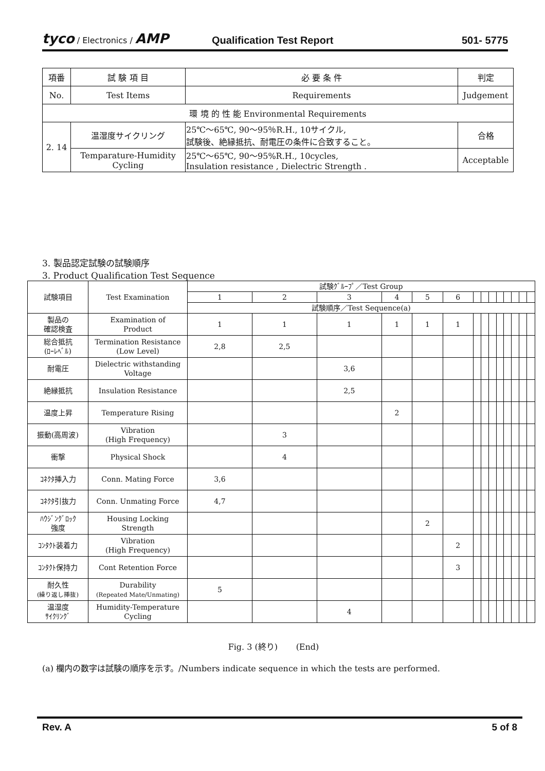tyco / Electronics / AMP
Qualification Test Report
501- 5775
| 項番 | 試 験 項 目 | 必 要 条 件 | 判定 |
| No. | Test Items | Requirements | Judgement |
| 環 境 的 性 能 Environmental Requirements | | | |
| 2. 14 | 温湿度サイクリング | 25℃～65℃, 90～95％R.H., 10サイクル, 試験後、絶縁抵抗、耐電圧の条件に合致すること。 | 合格 |
| | Temparature-Humidity Cycling | 25℃～65℃, 90～95%R.H., 10cycles, Insulation resistance , Dielectric Strength . | Acceptable |
3. 製品認定試験の試験順序
3. Product Qualification Test Sequence
| 試験項目 | Test Examination | 試験ｸﾞﾙｰﾌﾟ／Test Group | | | | | | | | | | | | | |
| | | 1 | 2 | 3 | 4 | 5 | 6 | | | | | | | | |
| | | 試験順序／Test Sequence(a) | | | | | | | | | | | | | |
| 製品の 確認検査 | Examination of Product | 1 | 1 | 1 | 1 | 1 | 1 | | | | | | | | |
| 総合抵抗 (ﾛｰﾚﾍﾞﾙ) | Termination Resistance (Low Level) | 2,8 | 2,5 | | | | | | | | | | | | |
| 耐電圧 | Dielectric withstanding Voltage | | | 3,6 | | | | | | | | | | | |
| 絶縁抵抗 | Insulation Resistance | | | 2,5 | | | | | | | | | | | |
| 温度上昇 | Temperature Rising | | | | 2 | | | | | | | | | | |
| 振動(高周波) | Vibration (High Frequency) | | 3 | | | | | | | | | | | | |
| 衝撃 | Physical Shock | | 4 | | | | | | | | | | | | |
| ｺﾈｸﾀ挿入力 | Conn. Mating Force | 3,6 | | | | | | | | | | | | | |
| ｺﾈｸﾀ引抜力 | Conn. Unmating Force | 4,7 | | | | | | | | | | | | | |
| ﾊｳｼﾞﾝｸﾞﾛｯｸ 強度 | Housing Locking Strength | | | | | 2 | | | | | | | | | |
| ｺﾝﾀｸﾄ装着力 | Vibration (High Frequency) | | | | | | 2 | | | | | | | | |
| ｺﾝﾀｸﾄ保持力 | Cont Retention Force | | | | | | 3 | | | | | | | | |
| 耐久性 (繰り返し挿抜) | Durability (Repeated Mate/Unmating) | 5 | | | | | | | | | | | | | |
| 温湿度 ｻｲｸﾘﾝｸﾞ | Humidity-Temperature Cycling | | | 4 | | | | | | | | | | | |
Fig. 3 (終り) (End)
(a) 欄内の数字は試験の順序を示す。/Numbers indicate sequence in which the tests are performed.
Rev. A 5 of 8